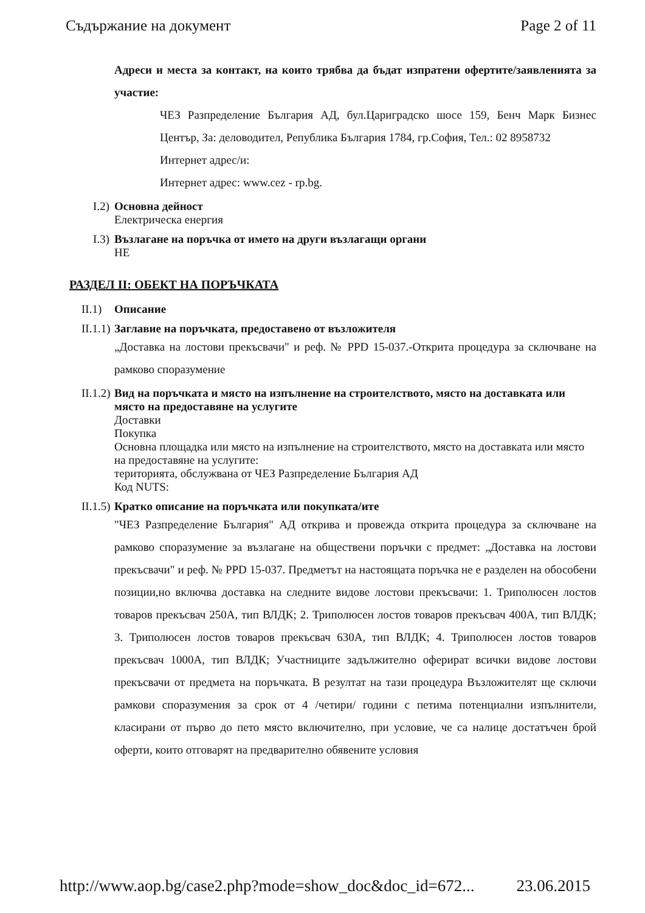Съдържание на документ Page 2 of 11
Адреси и места за контакт, на които трябва да бъдат изпратени офертите/заявленията за участие:
ЧЕЗ Разпределение България АД, бул.Цариградско шосе 159, Бенч Марк Бизнес Център, За: деловодител, Република България 1784, гр.София, Тел.: 02 8958732
Интернет адрес/и:
Интернет адрес: www.cez - rp.bg.
I.2) Основна дейност
Електрическа енергия
I.3) Възлагане на поръчка от името на други възлагащи органи
НЕ
РАЗДЕЛ II: ОБЕКТ НА ПОРЪЧКАТА
II.1) Описание
II.1.1)
Заглавие на поръчката, предоставено от възложителя
„Доставка на лостови прекъсвачи" и реф. № PPD 15-037.-Открита процедура за сключване на рамково споразумение
II.1.2)
Вид на поръчката и място на изпълнение на строителството, място на доставката или място на предоставяне на услугите
Доставки
Покупка
Основна площадка или място на изпълнение на строителството, място на доставката или място на предоставяне на услугите:
територията, обслужвана от ЧЕЗ Разпределение България АД
Код NUTS:
II.1.5)
Кратко описание на поръчката или покупката/ите
"ЧЕЗ Разпределение България" АД открива и провежда открита процедура за сключване на рамково споразумение за възлагане на обществени поръчки с предмет: „Доставка на лостови прекъсвачи" и реф. № PPD 15-037. Предметът на настоящата поръчка не е разделен на обособени позиции,но включва доставка на следните видове лостови прекъсвачи: 1. Триполюсен лостов товаров прекъсвач 250А, тип ВЛДК; 2. Триполюсен лостов товаров прекъсвач 400А, тип ВЛДК; 3. Триполюсен лостов товаров прекъсвач 630А, тип ВЛДК; 4. Триполюсен лостов товаров прекъсвач 1000А, тип ВЛДК; Участниците задължително оферират всички видове лостови прекъсвачи от предмета на поръчката. В резултат на тази процедура Възложителят ще сключи рамкови споразумения за срок от 4 /четири/ години с петима потенциални изпълнители, класирани от първо до пето място включително, при условие, че са налице достатъчен брой оферти, които отговарят на предварително обявените условия
http://www.aop.bg/case2.php?mode=show_doc&doc_id=672... 23.06.2015